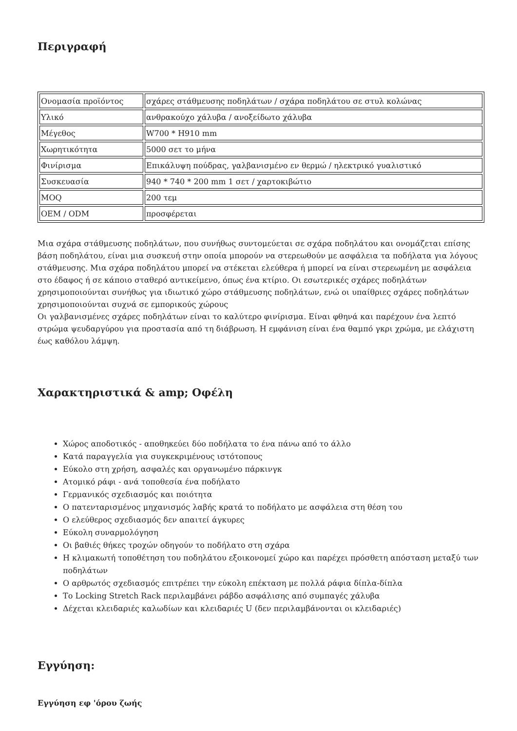Περιγραφή
| Ονομασία προϊόντος | σχάρες στάθμευσης ποδηλάτων / σχάρα ποδηλάτου σε στυλ κολώνας |
| Υλικό | ανθρακούχο χάλυβα / ανοξείδωτο χάλυβα |
| Μέγεθος | W700 * H910 mm |
| Χωρητικότητα | 5000 σετ το μήνα |
| Φινίρισμα | Επικάλυψη πούδρας, γαλβανισμένο εν θερμώ / ηλεκτρικό γυαλιστικό |
| Συσκευασία | 940 * 740 * 200 mm 1 σετ / χαρτοκιβώτιο |
| MOQ | 200 τεμ |
| OEM / ODM | προσφέρεται |
Μια σχάρα στάθμευσης ποδηλάτων, που συνήθως συντομεύεται σε σχάρα ποδηλάτου και ονομάζεται επίσης βάση ποδηλάτου, είναι μια συσκευή στην οποία μπορούν να στερεωθούν με ασφάλεια τα ποδήλατα για λόγους στάθμευσης. Μια σχάρα ποδηλάτου μπορεί να στέκεται ελεύθερα ή μπορεί να είναι στερεωμένη με ασφάλεια στο έδαφος ή σε κάποιο σταθερό αντικείμενο, όπως ένα κτίριο. Οι εσωτερικές σχάρες ποδηλάτων χρησιμοποιούνται συνήθως για ιδιωτικό χώρο στάθμευσης ποδηλάτων, ενώ οι υπαίθριες σχάρες ποδηλάτων χρησιμοποιούνται συχνά σε εμπορικούς χώρους
Οι γαλβανισμένες σχάρες ποδηλάτων είναι το καλύτερο φινίρισμα. Είναι φθηνά και παρέχουν ένα λεπτό στρώμα ψευδαργύρου για προστασία από τη διάβρωση. Η εμφάνιση είναι ένα θαμπό γκρι χρώμα, με ελάχιστη έως καθόλου λάμψη.
Χαρακτηριστικά & amp; Οφέλη
Χώρος αποδοτικός - αποθηκεύει δύο ποδήλατα το ένα πάνω από το άλλο
Κατά παραγγελία για συγκεκριμένους ιστότοπους
Εύκολο στη χρήση, ασφαλές και οργανωμένο πάρκινγκ
Ατομικό ράφι - ανά τοποθεσία ένα ποδήλατο
Γερμανικός σχεδιασμός και ποιότητα
Ο πατενταρισμένος μηχανισμός λαβής κρατά το ποδήλατο με ασφάλεια στη θέση του
Ο ελεύθερος σχεδιασμός δεν απαιτεί άγκυρες
Εύκολη συναρμολόγηση
Οι βαθιές θήκες τροχών οδηγούν το ποδήλατο στη σχάρα
Η κλιμακωτή τοποθέτηση του ποδηλάτου εξοικονομεί χώρο και παρέχει πρόσθετη απόσταση μεταξύ των ποδηλάτων
Ο αρθρωτός σχεδιασμός επιτρέπει την εύκολη επέκταση με πολλά ράφια δίπλα-δίπλα
Το Locking Stretch Rack περιλαμβάνει ράβδο ασφάλισης από συμπαγές χάλυβα
Δέχεται κλειδαριές καλωδίων και κλειδαριές U (δεν περιλαμβάνονται οι κλειδαριές)
Εγγύηση:
Εγγύηση εφ 'όρου ζωής